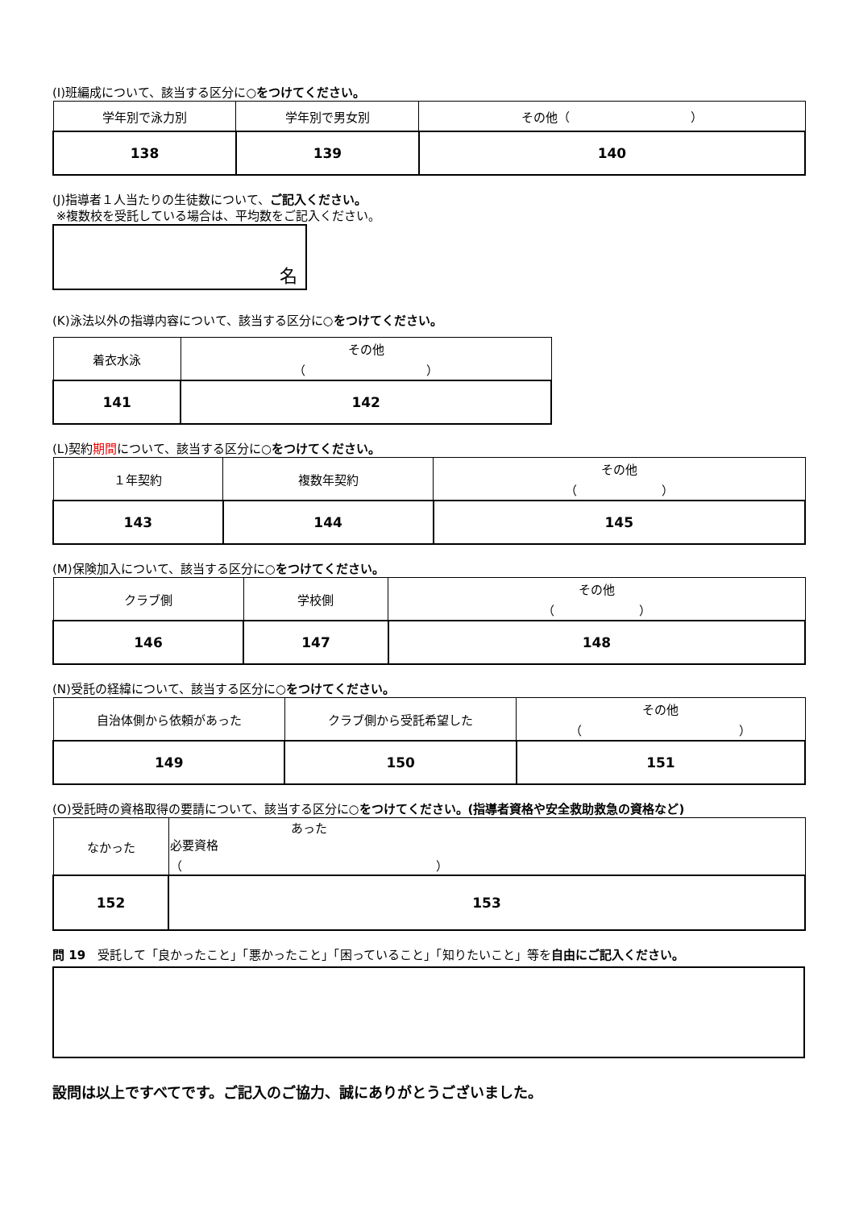(I)班編成について、該当する区分に○をつけてください。
| 学年別で泳力別 | 学年別で男女別 | その他（ ） |
| 138 | 139 | 140 |
(J)指導者１人当たりの生徒数について、ご記入ください。
※複数校を受託している場合は、平均数をご記入ください。
名
(K)泳法以外の指導内容について、該当する区分に○をつけてください。
| 着衣水泳 | その他 （ ） |
| 141 | 142 |
(L)契約期間について、該当する区分に○をつけてください。
| １年契約 | 複数年契約 | その他 （ ） |
| 143 | 144 | 145 |
(M)保険加入について、該当する区分に○をつけてください。
| クラブ側 | 学校側 | その他 （ ） |
| 146 | 147 | 148 |
(N)受託の経緯について、該当する区分に○をつけてください。
| 自治体側から依頼があった | クラブ側から受託希望した | その他 （ ） |
| 149 | 150 | 151 |
(O)受託時の資格取得の要請について、該当する区分に○をつけてください。(指導者資格や安全救助救急の資格など)
| なかった | あった 必要資格 （ ） |
| 152 | 153 |
問 19　受託して「良かったこと」「悪かったこと」「困っていること」「知りたいこと」等を自由にご記入ください。
設問は以上ですべてです。ご記入のご協力、誠にありがとうございました。